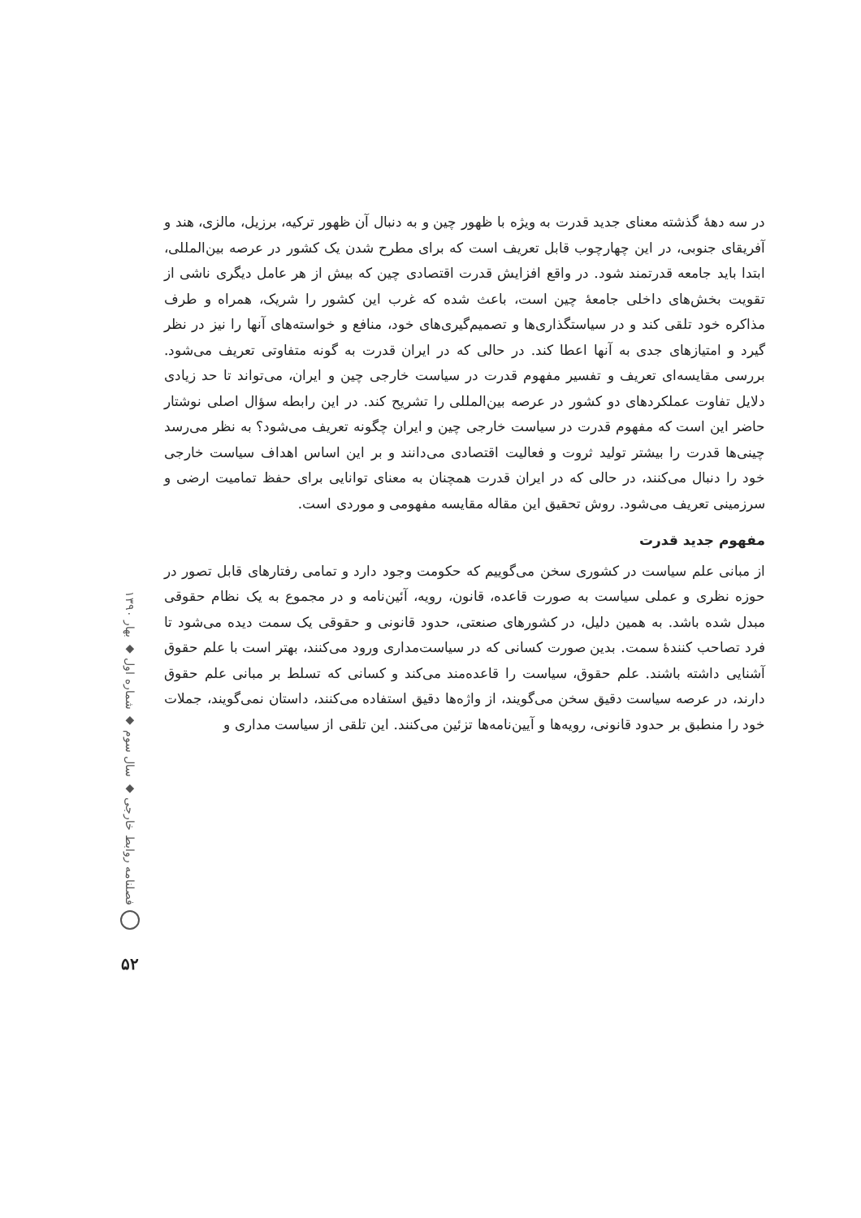در سه دههٔ گذشته معنای جدید قدرت به ویژه با ظهور چین و به دنبال آن ظهور ترکیه، برزیل، مالزی، هند و آفریقای جنوبی، در این چهارچوب قابل تعریف است که برای مطرح شدن یک کشور در عرصه بین‌المللی، ابتدا باید جامعه قدرتمند شود. در واقع افزایش قدرت اقتصادی چین که بیش از هر عامل دیگری ناشی از تقویت بخش‌های داخلی جامعهٔ چین است، باعث شده که غرب این کشور را شریک، همراه و طرف مذاکره خود تلقی کند و در سیاستگذاری‌ها و تصمیم‌گیری‌های خود، منافع و خواسته‌های آنها را نیز در نظر گیرد و امتیازهای جدی به آنها اعطا کند. در حالی که در ایران قدرت به گونه متفاوتی تعریف می‌شود. بررسی مقایسه‌ای تعریف و تفسیر مفهوم قدرت در سیاست خارجی چین و ایران، می‌تواند تا حد زیادی دلایل تفاوت عملکردهای دو کشور در عرصه بین‌المللی را تشریح کند. در این رابطه سؤال اصلی نوشتار حاضر این است که مفهوم قدرت در سیاست خارجی چین و ایران چگونه تعریف می‌شود؟ به نظر می‌رسد چینی‌ها قدرت را بیشتر تولید ثروت و فعالیت اقتصادی می‌دانند و بر این اساس اهداف سیاست خارجی خود را دنبال می‌کنند، در حالی که در ایران قدرت همچنان به معنای توانایی برای حفظ تمامیت ارضی و سرزمینی تعریف می‌شود. روش تحقیق این مقاله مقایسه مفهومی و موردی است.
مفهوم جدید قدرت
از مبانی علم سیاست در کشوری سخن می‌گوییم که حکومت وجود دارد و تمامی رفتارهای قابل تصور در حوزه نظری و عملی سیاست به صورت قاعده، قانون، رویه، آئین‌نامه و در مجموع به یک نظام حقوقی مبدل شده باشد. به همین دلیل، در کشورهای صنعتی، حدود قانونی و حقوقی یک سمت دیده می‌شود تا فرد تصاحب کنندهٔ سمت. بدین صورت کسانی که در سیاست‌مداری ورود می‌کنند، بهتر است با علم حقوق آشنایی داشته باشند. علم حقوق، سیاست را قاعده‌مند می‌کند و کسانی که تسلط بر مبانی علم حقوق دارند، در عرصه سیاست دقیق سخن می‌گویند، از واژه‌ها دقیق استفاده می‌کنند، داستان نمی‌گویند، جملات خود را منطبق بر حدود قانونی، رویه‌ها و آیین‌نامه‌ها تزئین می‌کنند. این تلقی از سیاست مداری و
فصلنامه روابط خارجی ◆ سال سوم ◆ شماره اول ◆ بهار ۱۳۹۰
۵۲